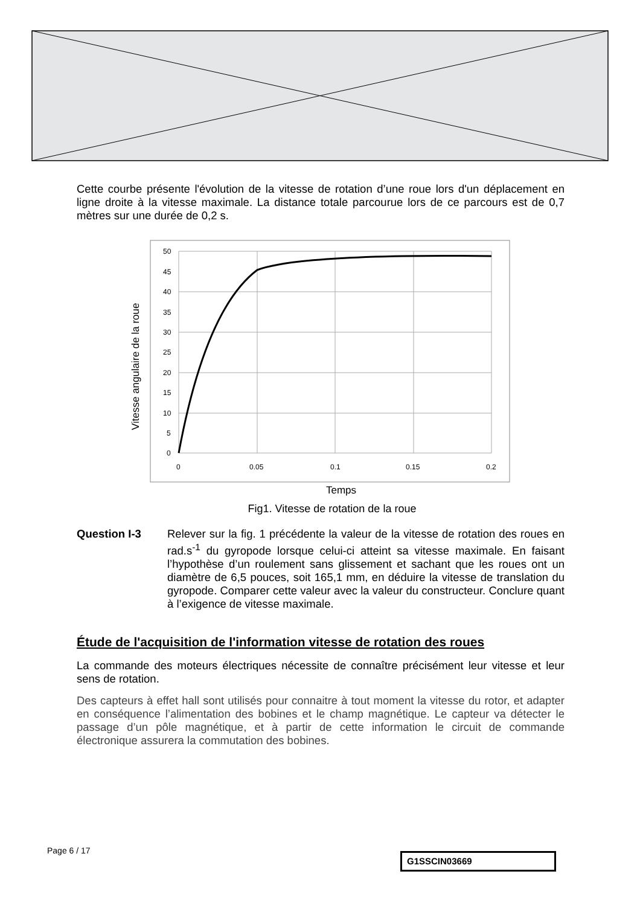Cette courbe présente l'évolution de la vitesse de rotation d’une roue lors d'un déplacement en ligne droite à la vitesse maximale. La distance totale parcourue lors de ce parcours est de 0,7 mètres sur une durée de 0,2 s.
50
45
40
35
30
25
20
15
10
5
0
0
0.05
0.1
0.15
0.2
Temps
Vitesse angulaire de la roue
Fig1. Vitesse de rotation de la roue
Question I-3 Relever sur la fig. 1 précédente la valeur de la vitesse de rotation des roues en rad.s<sup>-1</sup> du gyropode lorsque celui-ci atteint sa vitesse maximale. En faisant l’hypothèse d’un roulement sans glissement et sachant que les roues ont un diamètre de 6,5 pouces, soit 165,1 mm, en déduire la vitesse de translation du gyropode. Comparer cette valeur avec la valeur du constructeur. Conclure quant à l’exigence de vitesse maximale.
Étude de l'acquisition de l'information vitesse de rotation des roues
La commande des moteurs électriques nécessite de connaître précisément leur vitesse et leur sens de rotation.
Des capteurs à effet hall sont utilisés pour connaitre à tout moment la vitesse du rotor, et adapter en conséquence l’alimentation des bobines et le champ magnétique. Le capteur va détecter le passage d’un pôle magnétique, et à partir de cette information le circuit de commande électronique assurera la commutation des bobines.
Page 6 / 17
G1SSCIN03669